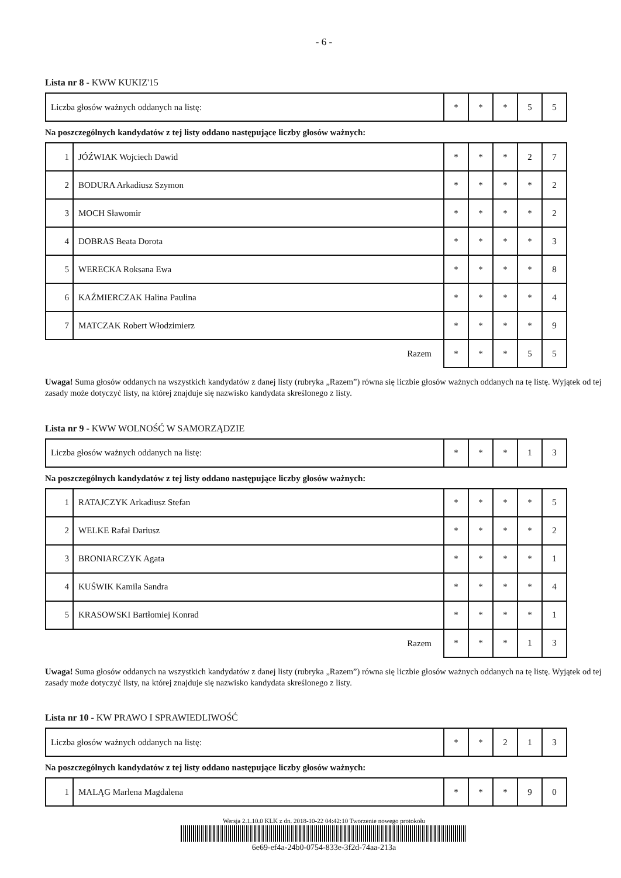- 6 -
Lista nr 8 - KWW KUKIZ'15
| Liczba głosów ważnych oddanych na listę: | * | * | * | 5 | 5 |
Na poszczególnych kandydatów z tej listy oddano następujące liczby głosów ważnych:
| 1 | JÓŹWIAK Wojciech Dawid | * | * | * | 2 | 7 |
| 2 | BODURA Arkadiusz Szymon | * | * | * | * | 2 |
| 3 | MOCH Sławomir | * | * | * | * | 2 |
| 4 | DOBRAS Beata Dorota | * | * | * | * | 3 |
| 5 | WERECKA Roksana Ewa | * | * | * | * | 8 |
| 6 | KAŹMIERCZAK Halina Paulina | * | * | * | * | 4 |
| 7 | MATCZAK Robert Włodzimierz | * | * | * | * | 9 |
| Razem | | * | * | * | 5 | 5 |
Uwaga! Suma głosów oddanych na wszystkich kandydatów z danej listy (rubryka „Razem”) równa się liczbie głosów ważnych oddanych na tę listę. Wyjątek od tej zasady może dotyczyć listy, na której znajduje się nazwisko kandydata skreślonego z listy.
Lista nr 9 - KWW WOLNOŚĆ W SAMORZĄDZIE
| Liczba głosów ważnych oddanych na listę: | * | * | * | 1 | 3 |
Na poszczególnych kandydatów z tej listy oddano następujące liczby głosów ważnych:
| 1 | RATAJCZYK Arkadiusz Stefan | * | * | * | * | 5 |
| 2 | WELKE Rafał Dariusz | * | * | * | * | 2 |
| 3 | BRONIARCZYK Agata | * | * | * | * | 1 |
| 4 | KUŚWIK Kamila Sandra | * | * | * | * | 4 |
| 5 | KRASOWSKI Bartłomiej Konrad | * | * | * | * | 1 |
| Razem | | * | * | * | 1 | 3 |
Uwaga! Suma głosów oddanych na wszystkich kandydatów z danej listy (rubryka „Razem”) równa się liczbie głosów ważnych oddanych na tę listę. Wyjątek od tej zasady może dotyczyć listy, na której znajduje się nazwisko kandydata skreślonego z listy.
Lista nr 10 - KW PRAWO I SPRAWIEDLIWOŚĆ
| Liczba głosów ważnych oddanych na listę: | * | * | 2 | 1 | 3 |
Na poszczególnych kandydatów z tej listy oddano następujące liczby głosów ważnych:
| 1 | MALĄG Marlena Magdalena | * | * | * | 9 | 0 |
Wersja 2.1.10.0 KLK z dn. 2018-10-22 04:42:10 Tworzenie nowego protokołu
6e69-ef4a-24b0-0754-833e-3f2d-74aa-213a